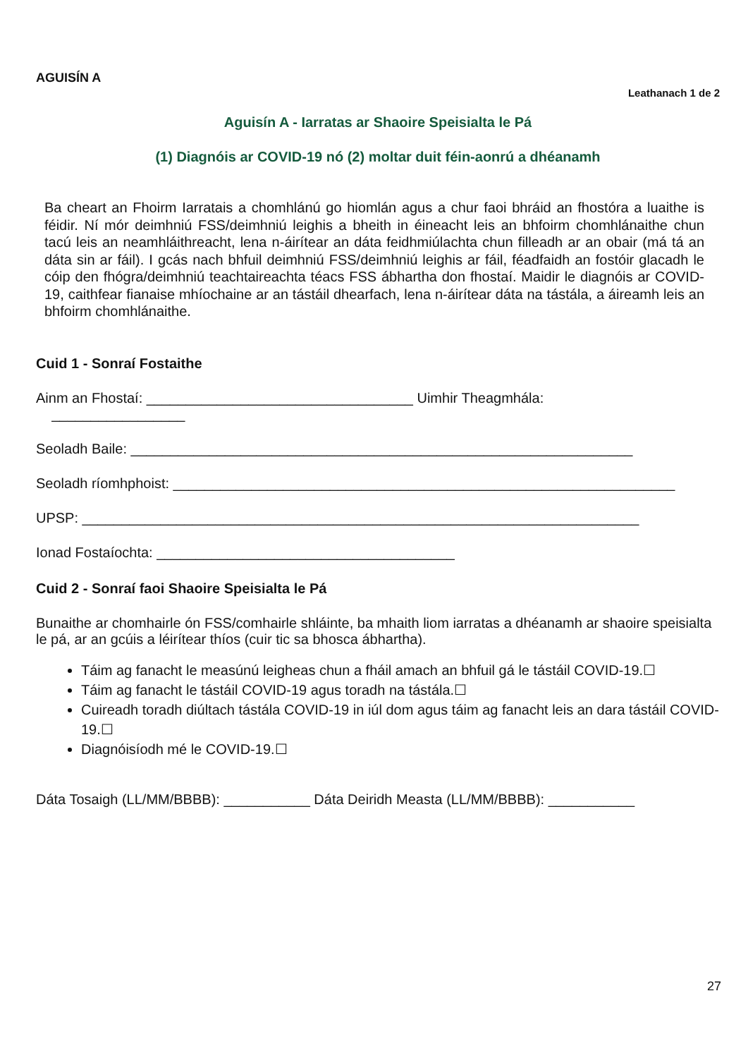AGUISÍN A
Leathanach 1 de 2
Aguisín A - Iarratas ar Shaoire Speisialta le Pá
(1) Diagnóis ar COVID-19 nó (2) moltar duit féin-aonrú a dhéanamh
Ba cheart an Fhoirm Iarratais a chomhlánú go hiomlán agus a chur faoi bhráid an fhostóra a luaithe is féidir. Ní mór deimhniú FSS/deimhniú leighis a bheith in éineacht leis an bhfoirm chomhlánaithe chun tacú leis an neamhláithreacht, lena n-áirítear an dáta feidhmiúlachta chun filleadh ar an obair (má tá an dáta sin ar fáil). I gcás nach bhfuil deimhniú FSS/deimhniú leighis ar fáil, féadfaidh an fostóir glacadh le cóip den fhógra/deimhniú teachtaireachta téacs FSS ábhartha don fhostaí. Maidir le diagnóis ar COVID-19, caithfear fianaise mhíochaine ar an tástáil dhearfach, lena n-áirítear dáta na tástála, a áireamh leis an bhfoirm chomhlánaithe.
Cuid 1 - Sonraí Fostaithe
Ainm an Fhostaí: __________________________________ Uimhir Theagmhála:
_________________
Seoladh Baile: ________________________________________________________________
Seoladh ríomhphoist: ________________________________________________________________
UPSP: _______________________________________________________________________
Ionad Fostaíochta: ______________________________________
Cuid 2 - Sonraí faoi Shaoire Speisialta le Pá
Bunaithe ar chomhairle ón FSS/comhairle shláinte, ba mhaith liom iarratas a dhéanamh ar shaoire speisialta le pá, ar an gcúis a léirítear thíos (cuir tic sa bhosca ábhartha).
Táim ag fanacht le measúnú leigheas chun a fháil amach an bhfuil gá le tástáil COVID-19.☐
Táim ag fanacht le tástáil COVID-19 agus toradh na tástála.☐
Cuireadh toradh diúltach tástála COVID-19 in iúl dom agus táim ag fanacht leis an dara tástáil COVID-19.☐
Diagnóisíodh mé le COVID-19.☐
Dáta Tosaigh (LL/MM/BBBB): ___________ Dáta Deiridh Measta (LL/MM/BBBB): ___________
27